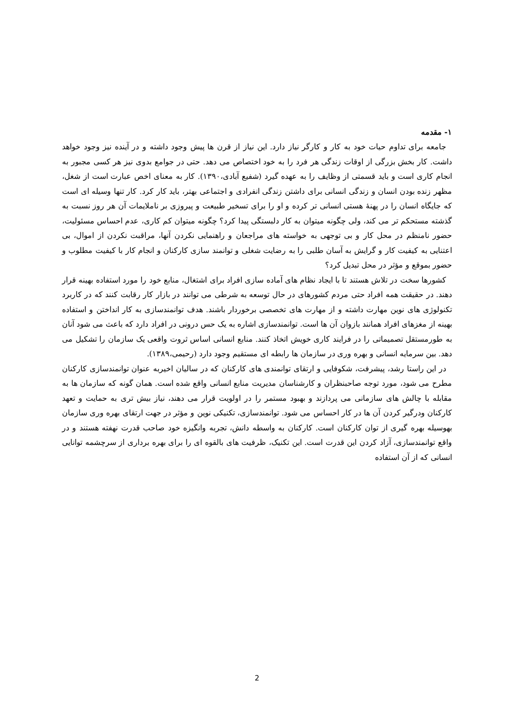۱- مقدمه
جامعه برای تداوم حیات خود به کار و کارگر نیاز دارد. این نیاز از قرن ها پیش وجود داشته و در آینده نیز وجود خواهد داشت. کار بخش بزرگی از اوقات زندگی هر فرد را به خود اختصاص می دهد. حتی در جوامع بدوی نیز هر کسی مجبور به انجام کاری است و باید قسمتی از وظایف را به عهده گیرد (شفیع آبادی،۱۳۹۰). کار به معنای اخص عبارت است از شغل، مظهر زنده بودن انسان و زندگی انسانی برای داشتن زندگی انفرادی و اجتماعی بهتر، باید کار کرد. کار تنها وسیله ای است که جایگاه انسان را در پهنۀ هستی انسانی تر کرده و او را برای تسخیر طبیعت و پیروزی بر ناملایمات آن هر روز نسبت به گذشته مستحکم تر می کند، ولی چگونه میتوان به کار دلبستگی پیدا کرد؟ چگونه میتوان کم کاری، عدم احساس مسئولیت، حضور نامنظم در محل کار و بی توجهی به خواسته های مراجعان و راهنمایی نکردن آنها، مراقبت نکردن از اموال، بی اعتنایی به کیفیت کار و گرایش به آسان طلبی را به رضایت شغلی و توانمند سازی کارکنان و انجام کار با کیفیت مطلوب و حضور بموقع و مؤثر در محل تبدیل کرد؟
کشورها سخت در تلاش هستند تا با ایجاد نظام های آماده سازی افراد برای اشتغال، منابع خود را مورد استفاده بهینه قرار دهند. در حقیقت همه افراد حتی مردم کشورهای در حال توسعه به شرطی می توانند در بازار کار رقابت کنند که در کاربرد تکنولوژی های نوین مهارت داشته و از مهارت های تخصصی برخوردار باشند. هدف توانمندسازی به کار انداختن و استفاده بهینه از مغزهای افراد همانند بازوان آن ها است. توانمندسازی اشاره به یک حس درونی در افراد دارد که باعث می شود آنان به طورمستقل تصمیماتی را در فرایند کاری خویش اتخاذ کنند. منابع انسانی اساس ثروت واقعی یک سازمان را تشکیل می دهد. بین سرمایه انسانی و بهره وری در سازمان ها رابطه ای مستقیم وجود دارد (رحیمی،۱۳۸۹).
در این راستا رشد، پیشرفت، شکوفایی و ارتقای توانمندی های کارکنان که در سالیان اخیربه عنوان توانمندسازی کارکنان مطرح می شود، مورد توجه صاحبنظران و کارشناسان مدیریت منابع انسانی واقع شده است. همان گونه که سازمان ها به مقابله با چالش های سازمانی می پردازند و بهبود مستمر را در اولویت قرار می دهند، نیاز بیش تری به حمایت و تعهد کارکنان ودرگیر کردن آن ها در کار احساس می شود. توانمندسازی، تکنیکی نوین و مؤثر در جهت ارتقای بهره وری سازمان بهوسیله بهره گیری از توان کارکنان است. کارکنان به واسطه دانش، تجربه وانگیزه خود صاحب قدرت نهفته هستند و در واقع توانمندسازی، آزاد کردن این قدرت است. این تکنیک، ظرفیت های بالقوه ای را برای بهره برداری از سرچشمه توانایی انسانی که از آن استفاده
2